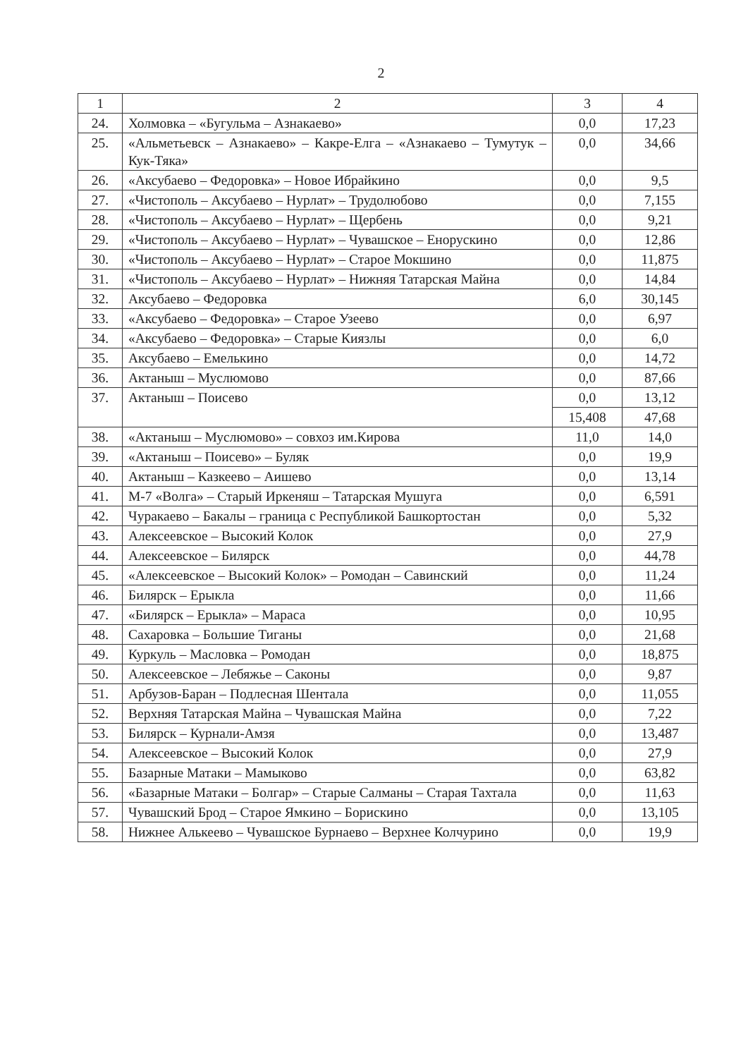2
| 1 | 2 | 3 | 4 |
| --- | --- | --- | --- |
| 24. | Холмовка – «Бугульма – Азнакаево» | 0,0 | 17,23 |
| 25. | «Альметьевск – Азнакаево» – Какре-Елга – «Азнакаево – Тумутук – Кук-Тяка» | 0,0 | 34,66 |
| 26. | «Аксубаево – Федоровка» – Новое Ибрайкино | 0,0 | 9,5 |
| 27. | «Чистополь – Аксубаево – Нурлат» – Трудолюбово | 0,0 | 7,155 |
| 28. | «Чистополь – Аксубаево – Нурлат» – Щербень | 0,0 | 9,21 |
| 29. | «Чистополь – Аксубаево – Нурлат» – Чувашское – Енорускино | 0,0 | 12,86 |
| 30. | «Чистополь – Аксубаево – Нурлат» – Старое Мокшино | 0,0 | 11,875 |
| 31. | «Чистополь – Аксубаево – Нурлат» – Нижняя Татарская Майна | 0,0 | 14,84 |
| 32. | Аксубаево – Федоровка | 6,0 | 30,145 |
| 33. | «Аксубаево – Федоровка» – Старое Узеево | 0,0 | 6,97 |
| 34. | «Аксубаево – Федоровка» – Старые Киязлы | 0,0 | 6,0 |
| 35. | Аксубаево – Емелькино | 0,0 | 14,72 |
| 36. | Актаныш – Муслюмово | 0,0 | 87,66 |
| 37. | Актаныш – Поисево | 0,0 | 13,12 |
| | | 15,408 | 47,68 |
| 38. | «Актаныш – Муслюмово» – совхоз им.Кирова | 11,0 | 14,0 |
| 39. | «Актаныш – Поисево» – Буляк | 0,0 | 19,9 |
| 40. | Актаныш – Казкеево – Аишево | 0,0 | 13,14 |
| 41. | М-7 «Волга» – Старый Иркеняш – Татарская Мушуга | 0,0 | 6,591 |
| 42. | Чуракаево – Бакалы – граница с Республикой Башкортостан | 0,0 | 5,32 |
| 43. | Алексеевское – Высокий Колок | 0,0 | 27,9 |
| 44. | Алексеевское – Билярск | 0,0 | 44,78 |
| 45. | «Алексеевское – Высокий Колок» – Ромодан – Савинский | 0,0 | 11,24 |
| 46. | Билярск – Ерыкла | 0,0 | 11,66 |
| 47. | «Билярск – Ерыкла» – Мараса | 0,0 | 10,95 |
| 48. | Сахаровка – Большие Тиганы | 0,0 | 21,68 |
| 49. | Куркуль – Масловка – Ромодан | 0,0 | 18,875 |
| 50. | Алексеевское – Лебяжье – Саконы | 0,0 | 9,87 |
| 51. | Арбузов-Баран – Подлесная Шентала | 0,0 | 11,055 |
| 52. | Верхняя Татарская Майна – Чувашская Майна | 0,0 | 7,22 |
| 53. | Билярск – Курнали-Амзя | 0,0 | 13,487 |
| 54. | Алексеевское – Высокий Колок | 0,0 | 27,9 |
| 55. | Базарные Матаки – Мамыково | 0,0 | 63,82 |
| 56. | «Базарные Матаки – Болгар» – Старые Салманы – Старая Тахтала | 0,0 | 11,63 |
| 57. | Чувашский Брод – Старое Ямкино – Борискино | 0,0 | 13,105 |
| 58. | Нижнее Алькеево – Чувашское Бурнаево – Верхнее Колчурино | 0,0 | 19,9 |